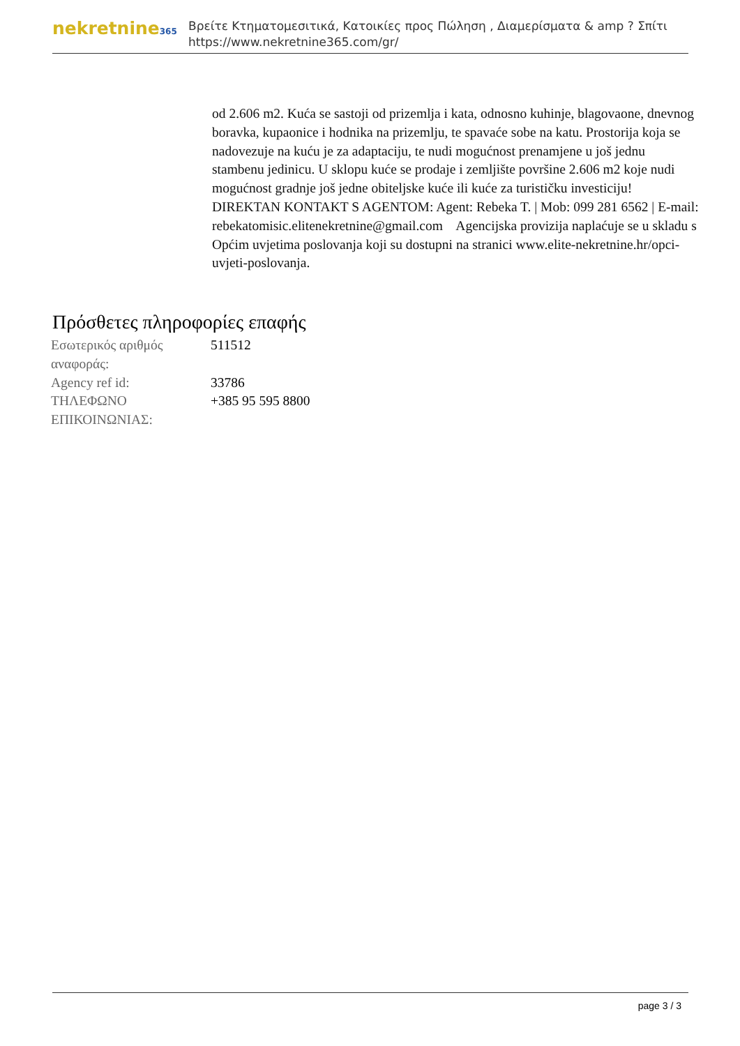nekretnine365
Βρείτε Κτηματομεσιτικά, Κατοικίες προς Πώληση , Διαμερίσματα & amp ? Σπίτι
https://www.nekretnine365.com/gr/
od 2.606 m2. Kuća se sastoji od prizemlja i kata, odnosno kuhinje, blagovaone, dnevnog boravka, kupaonice i hodnika na prizemlju, te spavaće sobe na katu. Prostorija koja se nadovezuje na kuću je za adaptaciju, te nudi mogućnost prenamjene u još jednu stambenu jedinicu. U sklopu kuće se prodaje i zemljište površine 2.606 m2 koje nudi mogućnost gradnje još jedne obiteljske kuće ili kuće za turističku investiciju! DIREKTAN KONTAKT S AGENTOM: Agent: Rebeka T. | Mob: 099 281 6562 | E-mail: rebekatomisic.elitenekretnine@gmail.com Agencijska provizija naplaćuje se u skladu s Općim uvjetima poslovanja koji su dostupni na stranici www.elite-nekretnine.hr/opci-uvjeti-poslovanja.
Πρόσθετες πληροφορίες επαφής
| Εσωτερικός αριθμός αναφοράς: | 511512 |
| Agency ref id: | 33786 |
| ΤΗΛΕΦΩΝΟ ΕΠΙΚΟΙΝΩΝΙΑΣ: | +385 95 595 8800 |
page 3 / 3